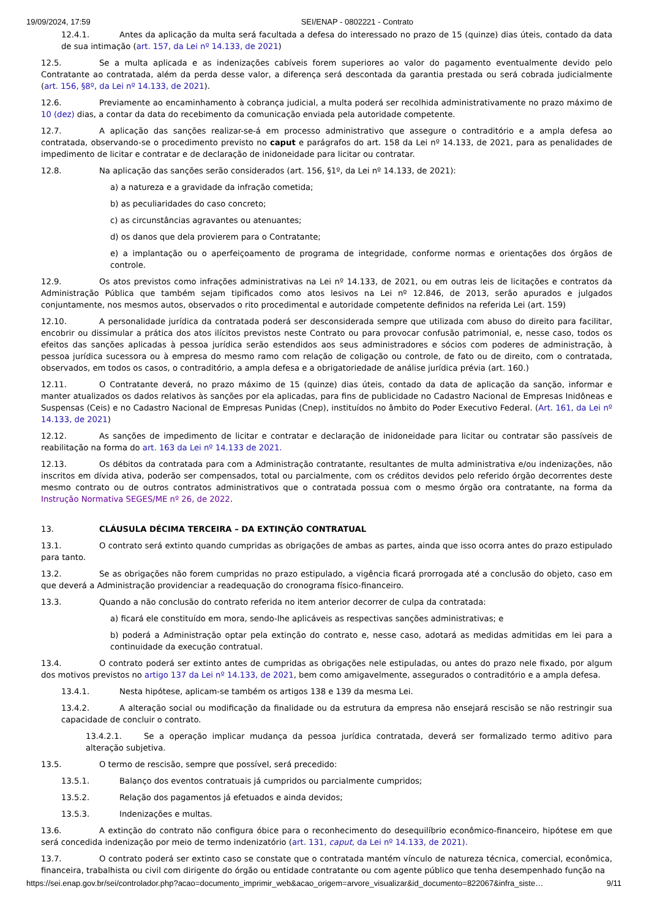19/09/2024, 17:59 SEI/ENAP - 0802221 - Contrato
12.4.1. Antes da aplicação da multa será facultada a defesa do interessado no prazo de 15 (quinze) dias úteis, contado da data de sua intimação (art. 157, da Lei nº 14.133, de 2021)
12.5. Se a multa aplicada e as indenizações cabíveis forem superiores ao valor do pagamento eventualmente devido pelo Contratante ao contratada, além da perda desse valor, a diferença será descontada da garantia prestada ou será cobrada judicialmente (art. 156, §8º, da Lei nº 14.133, de 2021).
12.6. Previamente ao encaminhamento à cobrança judicial, a multa poderá ser recolhida administrativamente no prazo máximo de 10 (dez) dias, a contar da data do recebimento da comunicação enviada pela autoridade competente.
12.7. A aplicação das sanções realizar-se-á em processo administrativo que assegure o contraditório e a ampla defesa ao contratada, observando-se o procedimento previsto no caput e parágrafos do art. 158 da Lei nº 14.133, de 2021, para as penalidades de impedimento de licitar e contratar e de declaração de inidoneidade para licitar ou contratar.
12.8. Na aplicação das sanções serão considerados (art. 156, §1º, da Lei nº 14.133, de 2021):
a) a natureza e a gravidade da infração cometida;
b) as peculiaridades do caso concreto;
c) as circunstâncias agravantes ou atenuantes;
d) os danos que dela provierem para o Contratante;
e) a implantação ou o aperfeiçoamento de programa de integridade, conforme normas e orientações dos órgãos de controle.
12.9. Os atos previstos como infrações administrativas na Lei nº 14.133, de 2021, ou em outras leis de licitações e contratos da Administração Pública que também sejam tipificados como atos lesivos na Lei nº 12.846, de 2013, serão apurados e julgados conjuntamente, nos mesmos autos, observados o rito procedimental e autoridade competente definidos na referida Lei (art. 159)
12.10. A personalidade jurídica da contratada poderá ser desconsiderada sempre que utilizada com abuso do direito para facilitar, encobrir ou dissimular a prática dos atos ilícitos previstos neste Contrato ou para provocar confusão patrimonial, e, nesse caso, todos os efeitos das sanções aplicadas à pessoa jurídica serão estendidos aos seus administradores e sócios com poderes de administração, à pessoa jurídica sucessora ou à empresa do mesmo ramo com relação de coligação ou controle, de fato ou de direito, com o contratada, observados, em todos os casos, o contraditório, a ampla defesa e a obrigatoriedade de análise jurídica prévia (art. 160.)
12.11. O Contratante deverá, no prazo máximo de 15 (quinze) dias úteis, contado da data de aplicação da sanção, informar e manter atualizados os dados relativos às sanções por ela aplicadas, para fins de publicidade no Cadastro Nacional de Empresas Inidôneas e Suspensas (Ceis) e no Cadastro Nacional de Empresas Punidas (Cnep), instituídos no âmbito do Poder Executivo Federal. (Art. 161, da Lei nº 14.133, de 2021)
12.12. As sanções de impedimento de licitar e contratar e declaração de inidoneidade para licitar ou contratar são passíveis de reabilitação na forma do art. 163 da Lei nº 14.133 de 2021.
12.13. Os débitos da contratada para com a Administração contratante, resultantes de multa administrativa e/ou indenizações, não inscritos em dívida ativa, poderão ser compensados, total ou parcialmente, com os créditos devidos pelo referido órgão decorrentes deste mesmo contrato ou de outros contratos administrativos que o contratada possua com o mesmo órgão ora contratante, na forma da Instrução Normativa SEGES/ME nº 26, de 2022.
13. CLÁUSULA DÉCIMA TERCEIRA – DA EXTINÇÃO CONTRATUAL
13.1. O contrato será extinto quando cumpridas as obrigações de ambas as partes, ainda que isso ocorra antes do prazo estipulado para tanto.
13.2. Se as obrigações não forem cumpridas no prazo estipulado, a vigência ficará prorrogada até a conclusão do objeto, caso em que deverá a Administração providenciar a readequação do cronograma físico-financeiro.
13.3. Quando a não conclusão do contrato referida no item anterior decorrer de culpa da contratada:
a) ficará ele constituído em mora, sendo-lhe aplicáveis as respectivas sanções administrativas; e
b) poderá a Administração optar pela extinção do contrato e, nesse caso, adotará as medidas admitidas em lei para a continuidade da execução contratual.
13.4. O contrato poderá ser extinto antes de cumpridas as obrigações nele estipuladas, ou antes do prazo nele fixado, por algum dos motivos previstos no artigo 137 da Lei nº 14.133, de 2021, bem como amigavelmente, assegurados o contraditório e a ampla defesa.
13.4.1. Nesta hipótese, aplicam-se também os artigos 138 e 139 da mesma Lei.
13.4.2. A alteração social ou modificação da finalidade ou da estrutura da empresa não ensejará rescisão se não restringir sua capacidade de concluir o contrato.
13.4.2.1. Se a operação implicar mudança da pessoa jurídica contratada, deverá ser formalizado termo aditivo para alteração subjetiva.
13.5. O termo de rescisão, sempre que possível, será precedido:
13.5.1. Balanço dos eventos contratuais já cumpridos ou parcialmente cumpridos;
13.5.2. Relação dos pagamentos já efetuados e ainda devidos;
13.5.3. Indenizações e multas.
13.6. A extinção do contrato não configura óbice para o reconhecimento do desequilíbrio econômico-financeiro, hipótese em que será concedida indenização por meio de termo indenizatório (art. 131, caput, da Lei nº 14.133, de 2021).
13.7. O contrato poderá ser extinto caso se constate que o contratada mantém vínculo de natureza técnica, comercial, econômica, financeira, trabalhista ou civil com dirigente do órgão ou entidade contratante ou com agente público que tenha desempenhado função na
https://sei.enap.gov.br/sei/controlador.php?acao=documento_imprimir_web&acao_origem=arvore_visualizar&id_documento=822067&infra_siste… 9/11